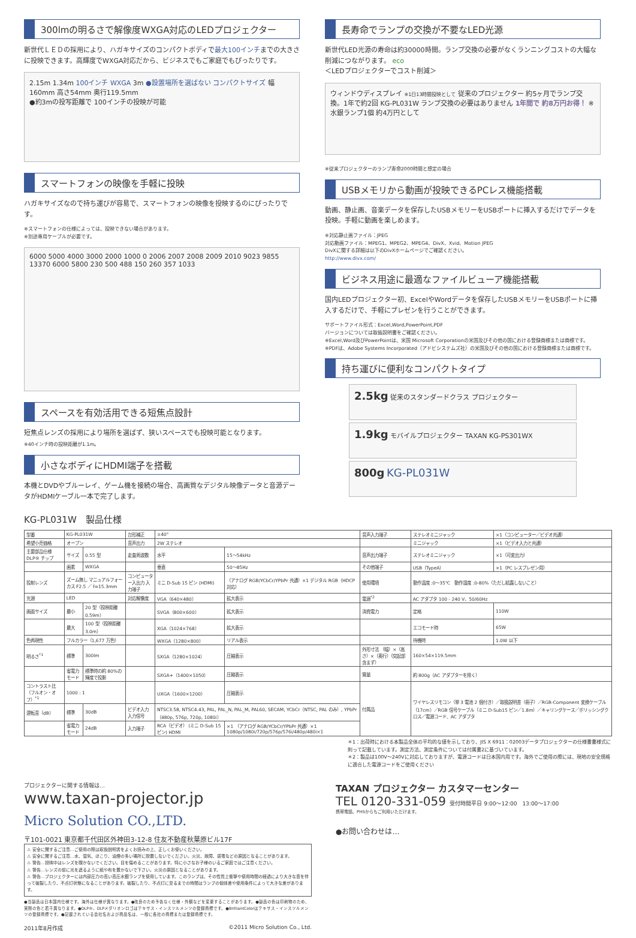300lmの明るさで解像度WXGA対応のLEDプロジェクター
新世代ＬＥＤの採用により、ハガキサイズのコンパクトボディで最大100インチまでの大きさに投映できます。高輝度でWXGA対応だから、ビジネスでもご家庭でもぴったりです。
2.15m 1.34m 100インチ WXGA 3m ●設置場所を選ばない コンパクトサイズ 幅160mm 高さ54mm 奥行119.5mm
●約3mの投写距離で 100インチの投映が可能
スマートフォンの映像を手軽に投映
ハガキサイズなので持ち運びが容易で、スマートフォンの映像を投映するのにぴったりです。
※スマートフォンの仕様によっては、投映できない場合があります。
※別途専用ケーブルが必要です。
6000 5000 4000 3000 2000 1000 0 2006 2007 2008 2009 2010 9023 9855 13370 6000 5800 230 500 488 150 260 357 1033
スペースを有効活用できる短焦点設計
短焦点レンズの採用により場所を選ばず、狭いスペースでも投映可能となります。
※40インチ時の投映距離が1.1m。
小さなボディにHDMI端子を搭載
本機とDVDやブルーレイ、ゲーム機を接続の場合、高画質なデジタル映像データと音源データがHDMIケーブル一本で完了します。
長寿命でランプの交換が不要なLED光源
新世代LED光源の寿命は約30000時間。ランプ交換の必要がなくランニングコストの大幅な削減につながります。 eco
＜LEDプロジェクターでコスト削減＞
ウィンドウディスプレイ ※1日13時間投映として 従来のプロジェクター 約5ヶ月でランプ交換。1年で約2回 KG-PL031W ランプ交換の必要はありません 1年間で 約8万円お得！ ※水銀ランプ1個 約4万円として
※従来プロジェクターのランプ寿命2000時間と想定の場合
USBメモリから動画が投映できるPCレス機能搭載
動画、静止画、音楽データを保存したUSBメモリーをUSBポートに挿入するだけでデータを投映。手軽に動画を楽しめます。
※対応静止画ファイル：JPEG
対応動画ファイル：MPEG1、MPEG2、MPEG4、DivX、Xvid、Motion JPEG
DivXに関する詳細は以下のDivXホームページでご確認ください。
http://www.divx.com/
ビジネス用途に最適なファイルビューア機能搭載
国内LEDプロジェクター初、ExcelやWordデータを保存したUSBメモリーをUSBポートに挿入するだけで、手軽にプレゼンを行うことができます。
サポートファイル形式：Excel,Word,PowerPoint,PDF
バージョンについては取扱説明書をご確認ください。
※Excel,Word及びPowerPointは、米国 Microsoft Corporationの米国及びその他の国における登録商標または商標です。
※PDFは、Adobe Systems Incorporated（アドビシステムズ社）の米国及びその他の国における登録商標または商標です。
持ち運びに便利なコンパクトタイプ
2.5kg 従来のスタンダードクラス プロジェクター
1.9kg モバイルプロジェクター TAXAN KG-PS301WX
800g KG-PL031W
KG-PL031W　製品仕様
| 型番 | KG-PL031W | | 台形補正 | ±40° | | 音声入力端子 | ステレオミニジャック | ×1（コンピューター／ビデオ共通） |
| 希望小売価格 | オープン | | 音声出力 | 2W ステレオ | | | ミニジャック | ×1（ビデオ入力と共通） |
| 主要部品仕様 DLP® チップ | サイズ | 0.55 型 | 走査周波数 | 水平 | 15〜54kHz | 音声出力端子 | ステレオミニジャック | ×1（可変出力） |
| | 画素 | WXGA | | 垂直 | 50〜85Hz | その他端子 | USB（TypeA） | ×1（PC レスプレゼン用） |
| 投射レンズ | ズーム無し マニュアルフォーカス F2.5 ／ f=15.3mm | | コンピューター入出力 入力端子 | ミニ D-Sub 15 ピン (HDMI) | （アナログ RGB/YCbCr/YPbPr 共通）×1 デジタル RGB（HDCP 対応） | 使用環境 | 動作温度 :0〜35℃ 動作湿度 :0-80%（ただし結露しないこと） | |
| 光源 | LED | | 対応解像度 | VGA（640×480） | 拡大表示 | 電源<sup>*2</sup> | AC アダプタ 100 - 240 V、50/60Hz | |
| 画面サイズ | 最小 | 20 型（投映距離 0.59m） | | SVGA（800×600） | 拡大表示 | 消費電力 | 定格 | 110W |
| | 最大 | 100 型（投映距離 3.0m） | | XGA（1024×768） | 拡大表示 | | エコモード時 | 65W |
| 色再現性 | フルカラー（1,677 万色） | | | WXGA（1280×800） | リアル表示 | | 待機時 | 1.0W 以下 |
| 明るさ<sup>*1</sup> | 標準 | 300lm | | SXGA（1280×1024） | 圧縮表示 | 外形寸法 （幅）×（高さ）×（奥行）（突起部含まず） | 160×54×119.5mm | |
| | 省電力モード | 標準時の約 80%の輝度で投影 | | SXGA+（1400×1050） | 圧縮表示 | 質量 | 約 800g（AC アダプターを除く） | |
| コントラスト比（フルオン・オフ）<sup>*1</sup> | 1000 : 1 | | | UXGA（1600×1200） | 圧縮表示 | 付属品 | ワイヤレスリモコン（単 3 電池 2 個付き）／取扱説明書（冊子）／RGB-Component 変換ケーブル（17cm）／RGB 信号ケーブル（ミニ D-Sub15 ピン／1.8m）／キャリングケース／ポリッシングクロス／電源コード、AC アダプタ | |
| 運転音（dB） | 標準 | 30dB | ビデオ入力 入力信号 | NTSC3.58, NTSC4.43, PAL, PAL_N, PAL_M, PAL60, SECAM, YCbCr（NTSC, PAL のみ）, YPbPr（480p, 576p, 720p, 1080i） | | | | |
| | 省電力モード | 24dB | 入力端子 | RCA（ビデオ） (ミニ D-Sub 15 ピン) HDMI | ×1 （アナログ RGB/YCbCr/YPbPr 共通）×1 1080p/1080i/720p/576p/576i/480p/480i×1 | | | |
＊1：出荷時における本製品全体の平均的な値を示しており、JIS X 6911：02003データプロジェクターの仕様書書様式に則って記載しています。測定方法、測定条件については付属書2に基づいています。
＊2：製品は100V〜240Vに対応しておりますが、電源コードは日本国内用です。海外でご使用の際には、現地の安全規格に適合した電源コードをご使用ください
プロジェクターに関する情報は…
www.taxan-projector.jp
Micro Solution CO.,LTD.
〒101-0021 東京都千代田区外神田3-12-8 住友不動産秋葉原ビル17F
⚠ 安全に関するご注意…ご使用の際は取扱説明書をよくお読みの上、正しくお使いください。
⚠ 安全に関するご注意…水、湿気、ほこり、油煙の多い場所に設置しないでください。火災、故障、感電などの原因となることがあります。
⚠ 警告…投映中はレンズを覗かないでください。目を傷めることがあります。特に小さなお子様のいるご家庭ではご注意ください。
⚠ 警告…レンズの前に光を遮るように紙や布を置かないで下さい。火災の原因となることがあります。
⚠ 警告…プロジェクターには内部圧力の高い高圧水銀ランプを使用しています。このランプは、その性質上衝撃や使用時間の経過により大きな音を伴って破裂したり、不点灯状態になることがあります。破裂したり、不点灯に至るまでの時間はランプの個体差や使用条件によって大きな差があります。
●当製品は日本国内仕様です。海外は仕様が異なります。●改良のため予告なく仕様・外観などを変更することがあります。●製品の色は印刷物のため、実際の色と若干異なります。●DLP®、DLPメダリオンロゴはテキサス・インスツルメンツの登録商標です。●BrilliantColorはテキサス・インスツルメンツの登録商標です。●記載されている会社名および商品名は、一般に各社の商標または登録商標です。
2011年8月作成 ©2011 Micro Solution Co., Ltd.
TAXAN プロジェクター カスタマーセンター
TEL 0120-331-059 受付時間平日 9:00〜12:00　13:00〜17:00
携帯電話、PHSからもご利用いただけます。
●お問い合わせは…